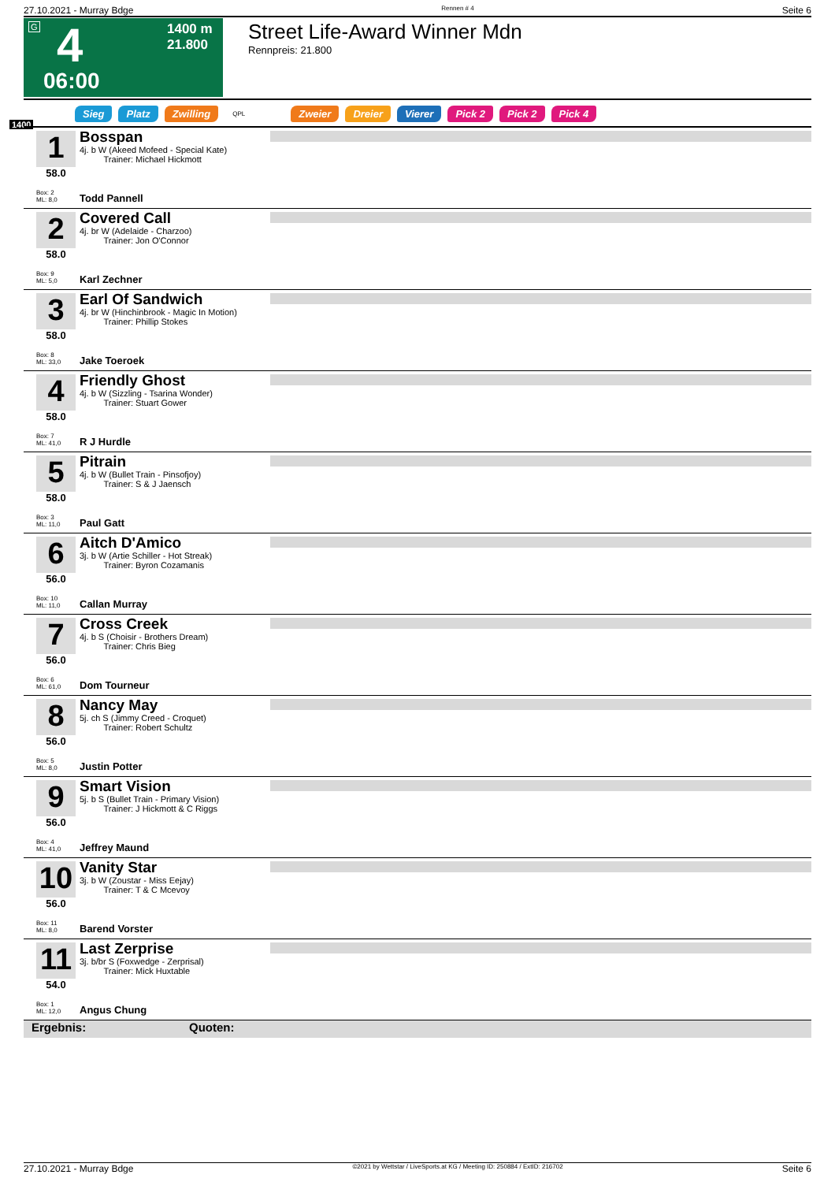27.10.2021 - Murray Bdge Rennen # 4 Seite 6
G 4
1400 m
21.800
06:00
Street Life-Award Winner Mdn
Rennpreis: 21.800
Sieg Platz Zwilling QPL Zweier Dreier Vierer Pick 2 Pick 2 Pick 4
1400
1
58.0
Box: 2
ML: 8,0
Bosspan
4j. b W (Akeed Mofeed - Special Kate)
Trainer: Michael Hickmott
Todd Pannell
2
58.0
Box: 9
ML: 5,0
Covered Call
4j. br W (Adelaide - Charzoo)
Trainer: Jon O'Connor
Karl Zechner
3
58.0
Box: 8
ML: 33,0
Earl Of Sandwich
4j. br W (Hinchinbrook - Magic In Motion)
Trainer: Phillip Stokes
Jake Toeroek
4
58.0
Box: 7
ML: 41,0
Friendly Ghost
4j. b W (Sizzling - Tsarina Wonder)
Trainer: Stuart Gower
R J Hurdle
5
58.0
Box: 3
ML: 11,0
Pitrain
4j. b W (Bullet Train - Pinsofjoy)
Trainer: S & J Jaensch
Paul Gatt
6
56.0
Box: 10
ML: 11,0
Aitch D'Amico
3j. b W (Artie Schiller - Hot Streak)
Trainer: Byron Cozamanis
Callan Murray
7
56.0
Box: 6
ML: 61,0
Cross Creek
4j. b S (Choisir - Brothers Dream)
Trainer: Chris Bieg
Dom Tourneur
8
56.0
Box: 5
ML: 8,0
Nancy May
5j. ch S (Jimmy Creed - Croquet)
Trainer: Robert Schultz
Justin Potter
9
56.0
Box: 4
ML: 41,0
Smart Vision
5j. b S (Bullet Train - Primary Vision)
Trainer: J Hickmott & C Riggs
Jeffrey Maund
10
56.0
Box: 11
ML: 8,0
Vanity Star
3j. b W (Zoustar - Miss Eejay)
Trainer: T & C Mcevoy
Barend Vorster
11
54.0
Box: 1
ML: 12,0
Last Zerprise
3j. b/br S (Foxwedge - Zerprisal)
Trainer: Mick Huxtable
Angus Chung
Ergebnis: Quoten:
27.10.2021 - Murray Bdge ©2021 by Wettstar / LiveSports.at KG / Meeting ID: 250884 / ExtID: 216702 Seite 6